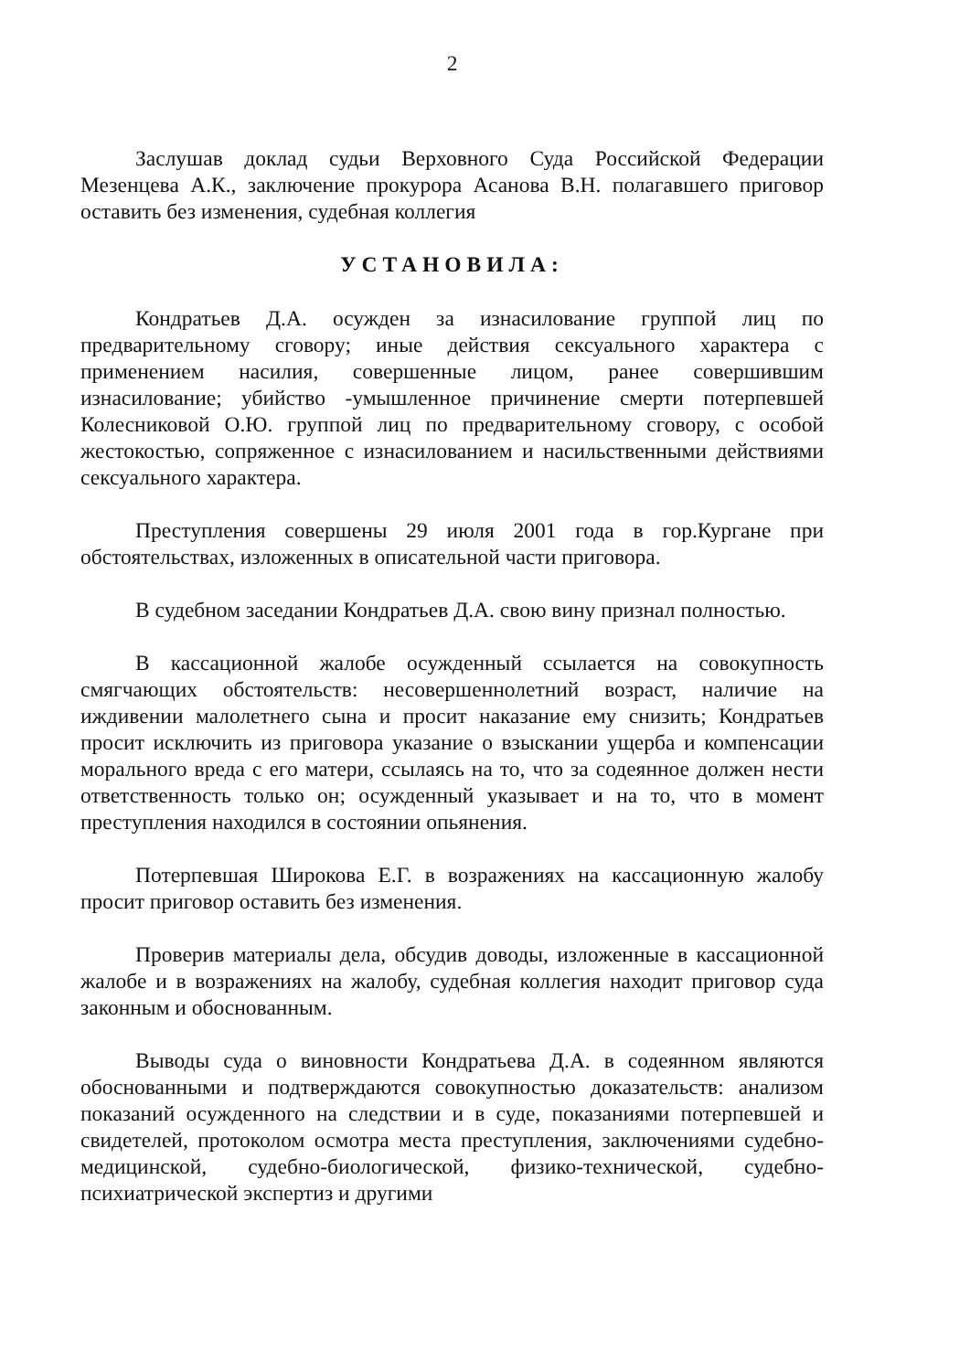2
Заслушав доклад судьи Верховного Суда Российской Федерации Мезенцева А.К., заключение прокурора Асанова В.Н. полагавшего приговор оставить без изменения, судебная коллегия
УСТАНОВИЛА:
Кондратьев Д.А. осужден за изнасилование группой лиц по предварительному сговору; иные действия сексуального характера с применением насилия, совершенные лицом, ранее совершившим изнасилование; убийство -умышленное причинение смерти потерпевшей Колесниковой О.Ю. группой лиц по предварительному сговору, с особой жестокостью, сопряженное с изнасилованием и насильственными действиями сексуального характера.
Преступления совершены 29 июля 2001 года в гор.Кургане при обстоятельствах, изложенных в описательной части приговора.
В судебном заседании Кондратьев Д.А. свою вину признал полностью.
В кассационной жалобе осужденный ссылается на совокупность смягчающих обстоятельств: несовершеннолетний возраст, наличие на иждивении малолетнего сына и просит наказание ему снизить; Кондратьев просит исключить из приговора указание о взыскании ущерба и компенсации морального вреда с его матери, ссылаясь на то, что за содеянное должен нести ответственность только он; осужденный указывает и на то, что в момент преступления находился в состоянии опьянения.
Потерпевшая Широкова Е.Г. в возражениях на кассационную жалобу просит приговор оставить без изменения.
Проверив материалы дела, обсудив доводы, изложенные в кассационной жалобе и в возражениях на жалобу, судебная коллегия находит приговор суда законным и обоснованным.
Выводы суда о виновности Кондратьева Д.А. в содеянном являются обоснованными и подтверждаются совокупностью доказательств: анализом показаний осужденного на следствии и в суде, показаниями потерпевшей и свидетелей, протоколом осмотра места преступления, заключениями судебно-медицинской, судебно-биологической, физико-технической, судебно-психиатрической экспертиз и другими